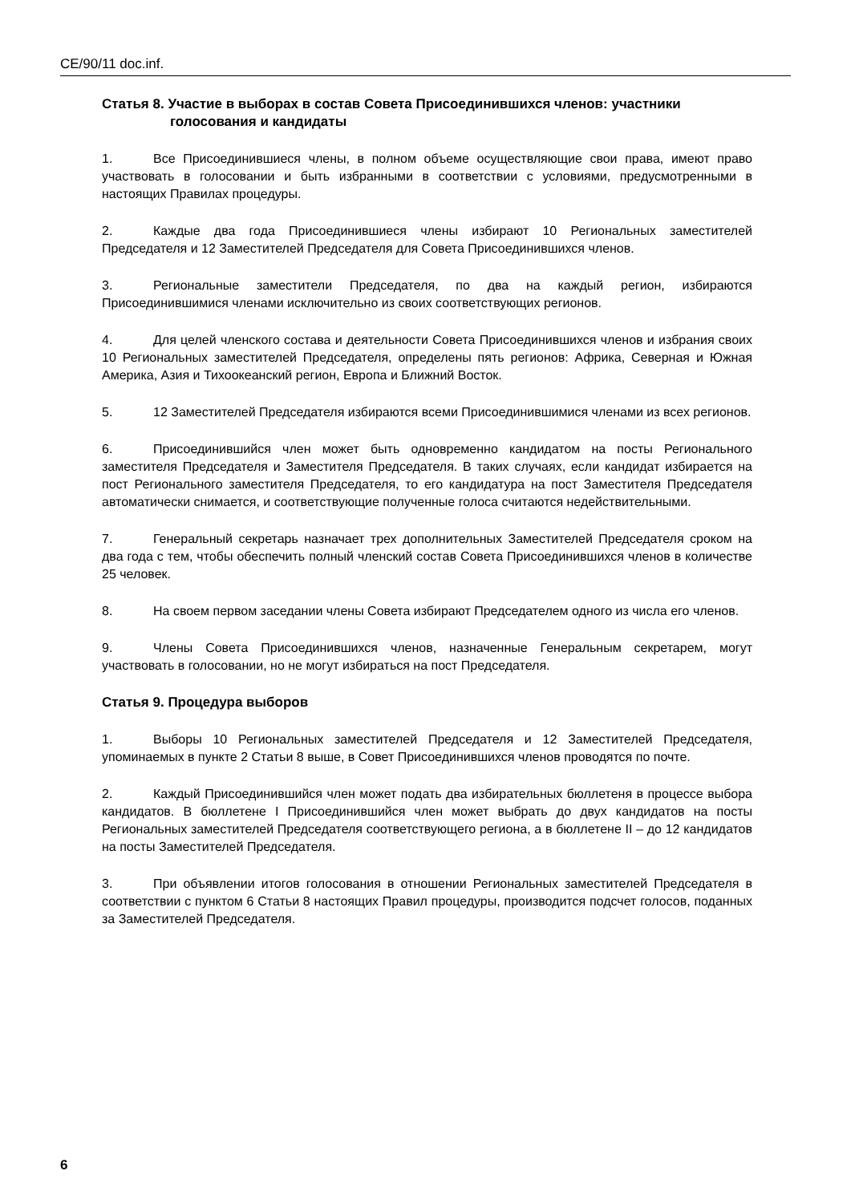CE/90/11 doc.inf.
Статья 8. Участие в выборах в состав Совета Присоединившихся членов: участники
голосования и кандидаты
1. Все Присоединившиеся члены, в полном объеме осуществляющие свои права, имеют право участвовать в голосовании и быть избранными в соответствии с условиями, предусмотренными в настоящих Правилах процедуры.
2. Каждые два года Присоединившиеся члены избирают 10 Региональных заместителей Председателя и 12 Заместителей Председателя для Совета Присоединившихся членов.
3. Региональные заместители Председателя, по два на каждый регион, избираются Присоединившимися членами исключительно из своих соответствующих регионов.
4. Для целей членского состава и деятельности Совета Присоединившихся членов и избрания своих 10 Региональных заместителей Председателя, определены пять регионов: Африка, Северная и Южная Америка, Азия и Тихоокеанский регион, Европа и Ближний Восток.
5. 12 Заместителей Председателя избираются всеми Присоединившимися членами из всех регионов.
6. Присоединившийся член может быть одновременно кандидатом на посты Регионального заместителя Председателя и Заместителя Председателя. В таких случаях, если кандидат избирается на пост Регионального заместителя Председателя, то его кандидатура на пост Заместителя Председателя автоматически снимается, и соответствующие полученные голоса считаются недействительными.
7. Генеральный секретарь назначает трех дополнительных Заместителей Председателя сроком на два года с тем, чтобы обеспечить полный членский состав Совета Присоединившихся членов в количестве 25 человек.
8. На своем первом заседании члены Совета избирают Председателем одного из числа его членов.
9. Члены Совета Присоединившихся членов, назначенные Генеральным секретарем, могут участвовать в голосовании, но не могут избираться на пост Председателя.
Статья 9. Процедура выборов
1. Выборы 10 Региональных заместителей Председателя и 12 Заместителей Председателя, упоминаемых в пункте 2 Статьи 8 выше, в Совет Присоединившихся членов проводятся по почте.
2. Каждый Присоединившийся член может подать два избирательных бюллетеня в процессе выбора кандидатов. В бюллетене I Присоединившийся член может выбрать до двух кандидатов на посты Региональных заместителей Председателя соответствующего региона, а в бюллетене II – до 12 кандидатов на посты Заместителей Председателя.
3. При объявлении итогов голосования в отношении Региональных заместителей Председателя в соответствии с пунктом 6 Статьи 8 настоящих Правил процедуры, производится подсчет голосов, поданных за Заместителей Председателя.
6